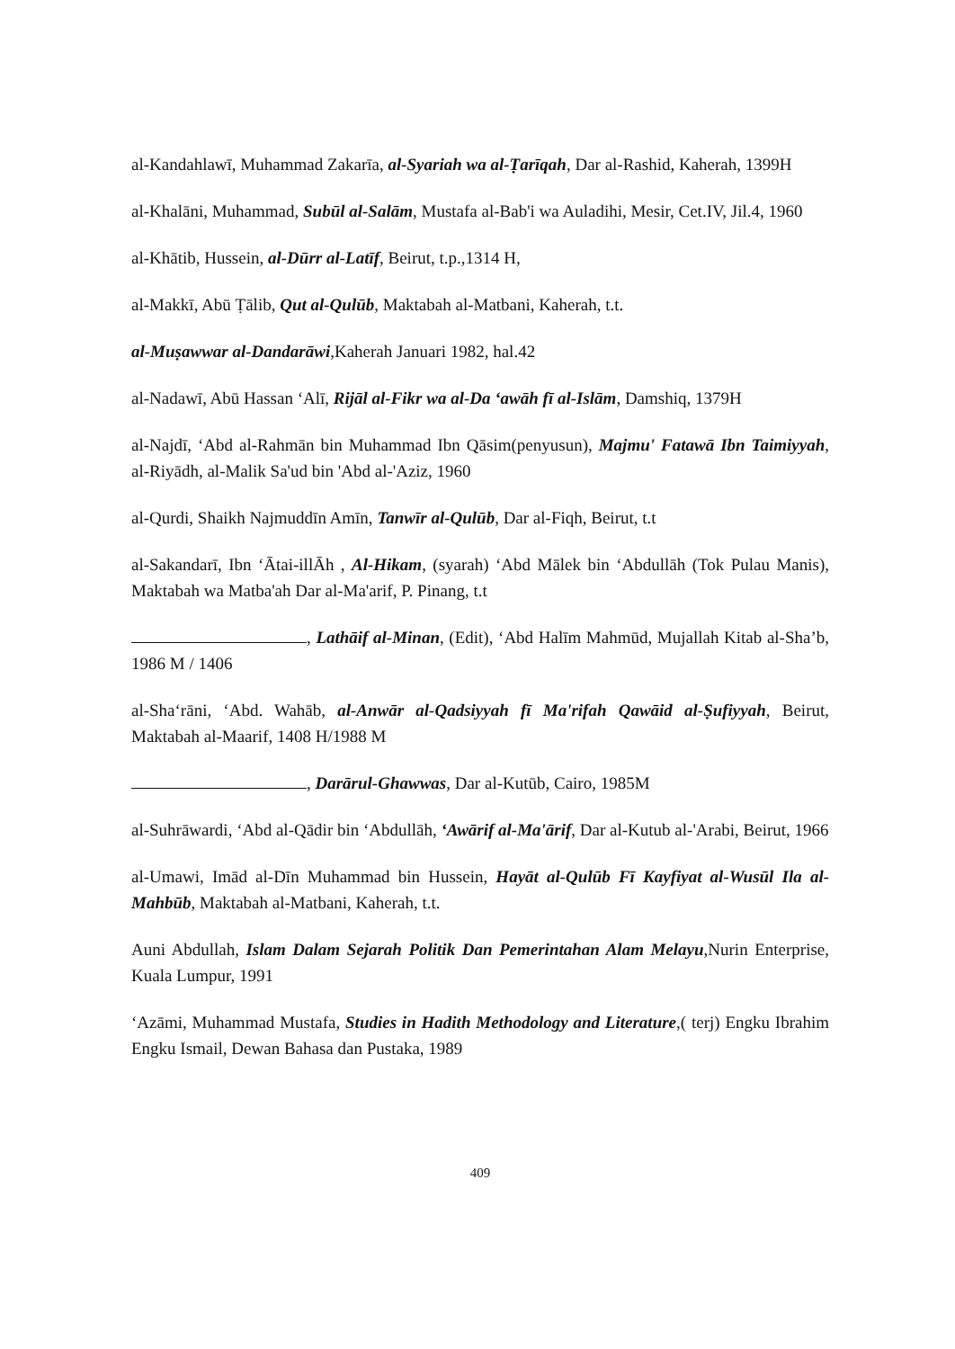al-Kandahlawī, Muhammad Zakarīa, al-Syariah wa al-Ṭarīqah, Dar al-Rashid, Kaherah, 1399H
al-Khalāni, Muhammad, Subūl al-Salām, Mustafa al-Bab'i wa Auladihi, Mesir, Cet.IV, Jil.4, 1960
al-Khātib, Hussein, al-Dūrr al-Latīf, Beirut, t.p.,1314 H,
al-Makkī, Abū Ṭālib, Qut al-Qulūb, Maktabah al-Matbani, Kaherah, t.t.
al-Muṣawwar al-Dandarāwi,Kaherah Januari 1982, hal.42
al-Nadawī, Abū Hassan ‘Alī, Rijāl al-Fikr wa al-Da ‘awāh fī al-Islām, Damshiq, 1379H
al-Najdī, ‘Abd al-Rahmān bin Muhammad Ibn Qāsim(penyusun), Majmu' Fatawā Ibn Taimiyyah, al-Riyādh, al-Malik Sa'ud bin 'Abd al-'Aziz, 1960
al-Qurdi, Shaikh Najmuddīn Amīn, Tanwīr al-Qulūb, Dar al-Fiqh, Beirut, t.t
al-Sakandarī, Ibn ‘Ātai-illĀh , Al-Hikam, (syarah) ‘Abd Mālek bin ‘Abdullāh (Tok Pulau Manis), Maktabah wa Matba'ah Dar al-Ma'arif, P. Pinang, t.t
, Lathāif al-Minan, (Edit), ‘Abd Halīm Mahmūd, Mujallah Kitab al-Sha’b, 1986 M / 1406
al-Sha‘rāni, ‘Abd. Wahāb, al-Anwār al-Qadsiyyah fī Ma'rifah Qawāid al-Ṣufiyyah, Beirut, Maktabah al-Maarif, 1408 H/1988 M
, Darārul-Ghawwas, Dar al-Kutūb, Cairo, 1985M
al-Suhrāwardi, ‘Abd al-Qādir bin ‘Abdullāh, ‘Awārif al-Ma'ārif, Dar al-Kutub al-'Arabi, Beirut, 1966
al-Umawi, Imād al-Dīn Muhammad bin Hussein, Hayāt al-Qulūb Fī Kayfiyat al-Wusūl Ila al-Mahbūb, Maktabah al-Matbani, Kaherah, t.t.
Auni Abdullah, Islam Dalam Sejarah Politik Dan Pemerintahan Alam Melayu,Nurin Enterprise, Kuala Lumpur, 1991
‘Azāmi, Muhammad Mustafa, Studies in Hadith Methodology and Literature,( terj) Engku Ibrahim Engku Ismail, Dewan Bahasa dan Pustaka, 1989
409